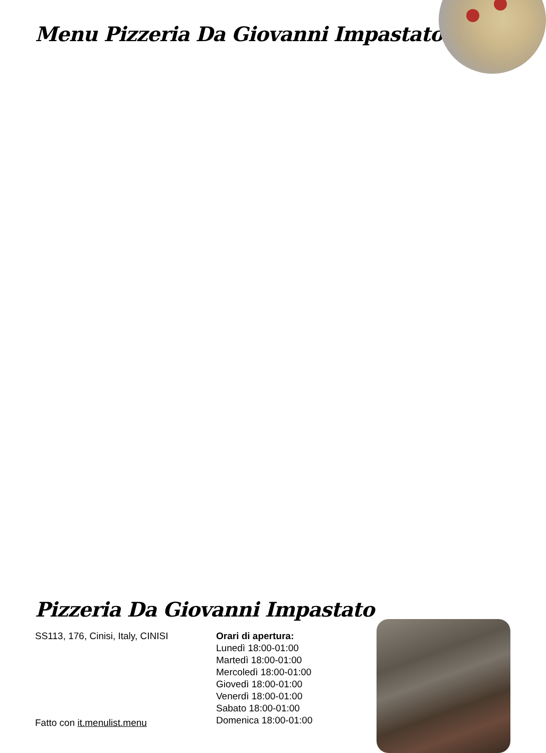Menu Pizzeria Da Giovanni Impastato
Pizzeria Da Giovanni Impastato
SS113, 176, Cinisi, Italy, CINISI
Orari di apertura:
Lunedì 18:00-01:00
Martedì 18:00-01:00
Mercoledì 18:00-01:00
Giovedì 18:00-01:00
Venerdì 18:00-01:00
Sabato 18:00-01:00
Domenica 18:00-01:00
Fatto con it.menulist.menu